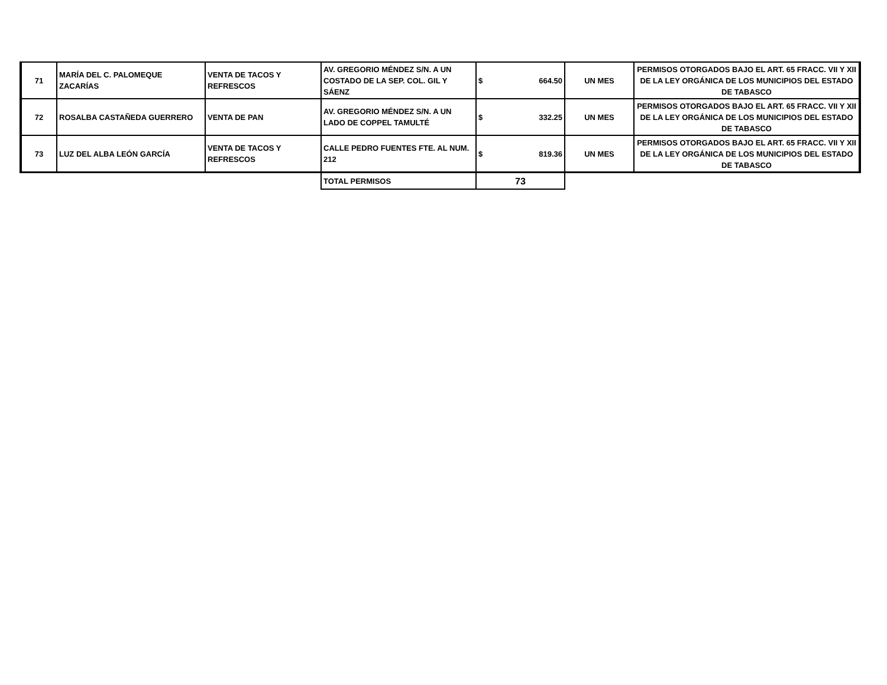| 71 | MARÍA DEL C. PALOMEQUE ZACARÍAS | VENTA DE TACOS Y REFRESCOS | AV. GREGORIO MÉNDEZ S/N. A UN COSTADO DE LA SEP. COL. GIL Y SÁENZ | $ | 664.50 | UN MES | PERMISOS OTORGADOS BAJO EL ART. 65 FRACC. VII Y XII DE LA LEY ORGÁNICA DE LOS MUNICIPIOS DEL ESTADO DE TABASCO |
| 72 | ROSALBA CASTAÑEDA GUERRERO | VENTA DE PAN | AV. GREGORIO MÉNDEZ S/N. A UN LADO DE COPPEL TAMULTÉ | $ | 332.25 | UN MES | PERMISOS OTORGADOS BAJO EL ART. 65 FRACC. VII Y XII DE LA LEY ORGÁNICA DE LOS MUNICIPIOS DEL ESTADO DE TABASCO |
| 73 | LUZ DEL ALBA LEÓN GARCÍA | VENTA DE TACOS Y REFRESCOS | CALLE PEDRO FUENTES FTE. AL NUM. 212 | $ | 819.36 | UN MES | PERMISOS OTORGADOS BAJO EL ART. 65 FRACC. VII Y XII DE LA LEY ORGÁNICA DE LOS MUNICIPIOS DEL ESTADO DE TABASCO |
| | | | TOTAL PERMISOS | 73 | | | |